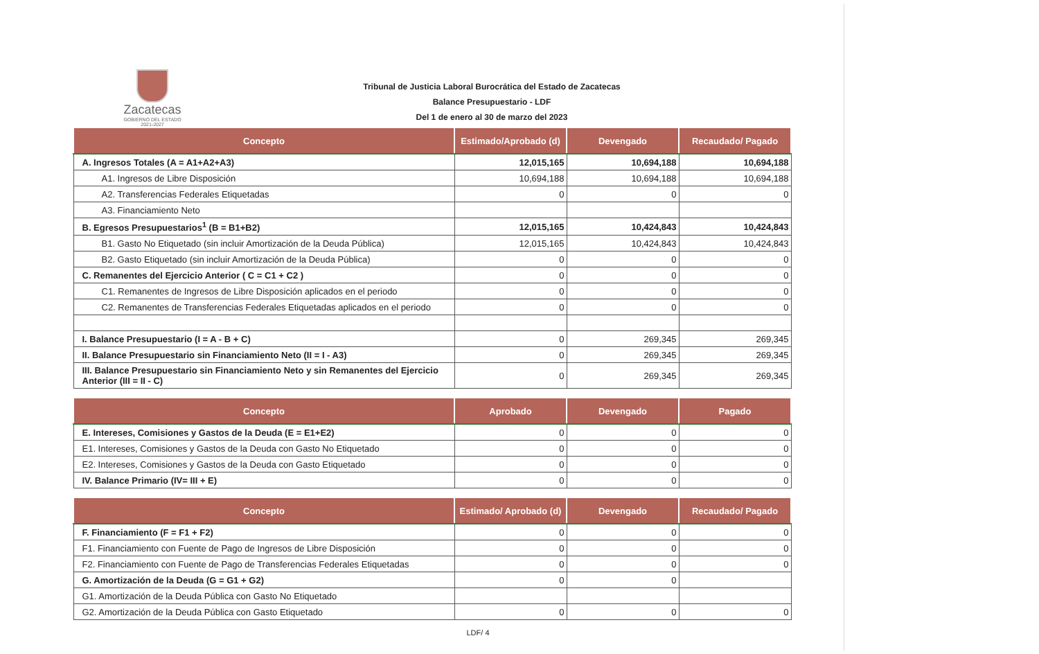Zacatecas
GOBIERNO DEL ESTADO
2021-2027
Tribunal de Justicia Laboral Burocrática del Estado de Zacatecas
Balance Presupuestario - LDF
Del 1 de enero al 30 de marzo del 2023
| Concepto | Estimado/Aprobado (d) | Devengado | Recaudado/ Pagado |
| --- | --- | --- | --- |
| A. Ingresos Totales (A = A1+A2+A3) | 12,015,165 | 10,694,188 | 10,694,188 |
| A1. Ingresos de Libre Disposición | 10,694,188 | 10,694,188 | 10,694,188 |
| A2. Transferencias Federales Etiquetadas | 0 | 0 | 0 |
| A3. Financiamiento Neto | | | |
| B. Egresos Presupuestarios<sup>1</sup> (B = B1+B2) | 12,015,165 | 10,424,843 | 10,424,843 |
| B1. Gasto No Etiquetado (sin incluir Amortización de la Deuda Pública) | 12,015,165 | 10,424,843 | 10,424,843 |
| B2. Gasto Etiquetado (sin incluir Amortización de la Deuda Pública) | 0 | 0 | 0 |
| C. Remanentes del Ejercicio Anterior ( C = C1 + C2 ) | 0 | 0 | 0 |
| C1. Remanentes de Ingresos de Libre Disposición aplicados en el periodo | 0 | 0 | 0 |
| C2. Remanentes de Transferencias Federales Etiquetadas aplicados en el periodo | 0 | 0 | 0 |
| I. Balance Presupuestario (I = A - B + C) | 0 | 269,345 | 269,345 |
| II. Balance Presupuestario sin Financiamiento Neto (II = I - A3) | 0 | 269,345 | 269,345 |
| III. Balance Presupuestario sin Financiamiento Neto y sin Remanentes del Ejercicio Anterior (III = II - C) | 0 | 269,345 | 269,345 |
| Concepto | Aprobado | Devengado | Pagado |
| --- | --- | --- | --- |
| E. Intereses, Comisiones y Gastos de la Deuda (E = E1+E2) | 0 | 0 | 0 |
| E1. Intereses, Comisiones y Gastos de la Deuda con Gasto No Etiquetado | 0 | 0 | 0 |
| E2. Intereses, Comisiones y Gastos de la Deuda con Gasto Etiquetado | 0 | 0 | 0 |
| IV. Balance Primario (IV= III + E) | 0 | 0 | 0 |
| Concepto | Estimado/ Aprobado (d) | Devengado | Recaudado/ Pagado |
| --- | --- | --- | --- |
| F. Financiamiento (F = F1 + F2) | 0 | 0 | 0 |
| F1. Financiamiento con Fuente de Pago de Ingresos de Libre Disposición | 0 | 0 | 0 |
| F2. Financiamiento con Fuente de Pago de Transferencias Federales Etiquetadas | 0 | 0 | 0 |
| G. Amortización de la Deuda (G = G1 + G2) | 0 | 0 | |
| G1. Amortización de la Deuda Pública con Gasto No Etiquetado | | | |
| G2. Amortización de la Deuda Pública con Gasto Etiquetado | 0 | 0 | 0 |
LDF/ 4